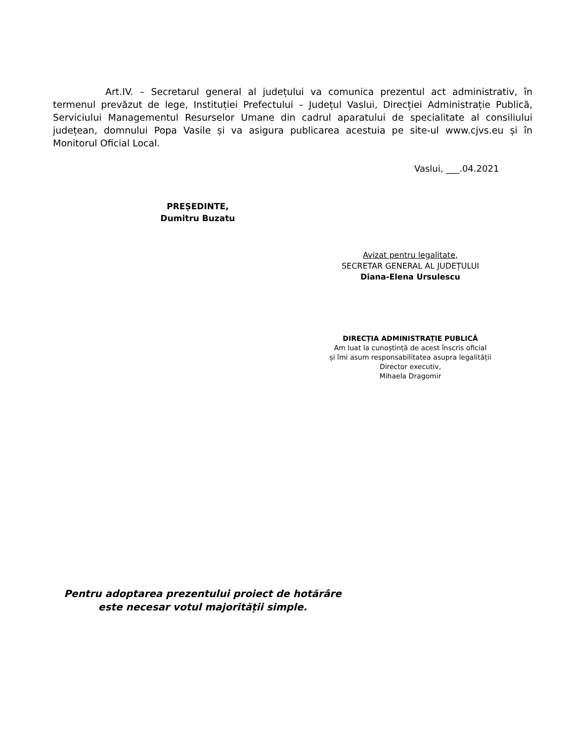Art.IV. – Secretarul general al județului va comunica prezentul act administrativ, în termenul prevăzut de lege, Instituției Prefectului – Județul Vaslui, Direcției Administrație Publică, Serviciului Managementul Resurselor Umane din cadrul aparatului de specialitate al consiliului județean, domnului Popa Vasile și va asigura publicarea acestuia pe site-ul www.cjvs.eu și în Monitorul Oficial Local.
Vaslui, ___.04.2021
PREȘEDINTE,
Dumitru Buzatu
Avizat pentru legalitate,
SECRETAR GENERAL AL JUDEȚULUI
Diana-Elena Ursulescu
DIRECȚIA ADMINISTRAȚIE PUBLICĂ
Am luat la cunoștință de acest înscris oficial
și îmi asum responsabilitatea asupra legalității
Director executiv,
Mihaela Dragomir
Pentru adoptarea prezentului proiect de hotărâre
este necesar votul majorității simple.